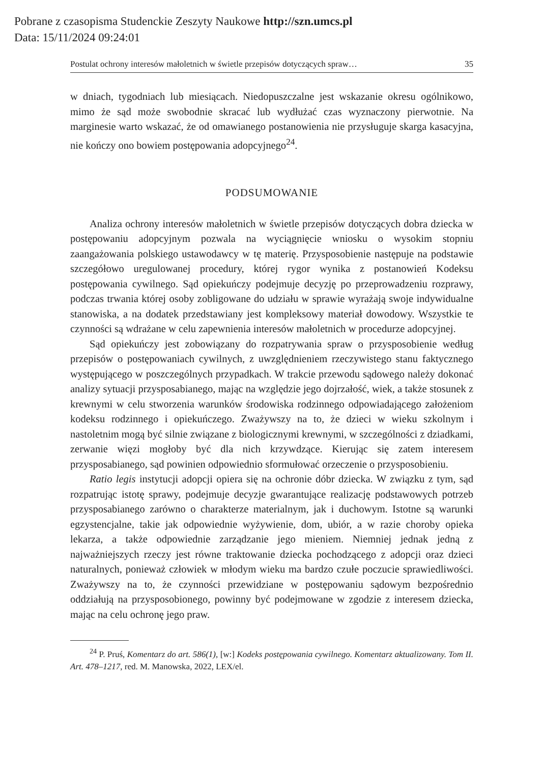Pobrane z czasopisma Studenckie Zeszyty Naukowe http://szn.umcs.pl
Data: 15/11/2024 09:24:01
Postulat ochrony interesów małoletnich w świetle przepisów dotyczących spraw… 35
w dniach, tygodniach lub miesiącach. Niedopuszczalne jest wskazanie okresu ogólnikowo, mimo że sąd może swobodnie skracać lub wydłużać czas wyznaczony pierwotnie. Na marginesie warto wskazać, że od omawianego postanowienia nie przysługuje skarga kasacyjna, nie kończy ono bowiem postępowania adopcyjnego<sup>24</sup>.
PODSUMOWANIE
Analiza ochrony interesów małoletnich w świetle przepisów dotyczących dobra dziecka w postępowaniu adopcyjnym pozwala na wyciągnięcie wniosku o wysokim stopniu zaangażowania polskiego ustawodawcy w tę materię. Przysposobienie następuje na podstawie szczegółowo uregulowanej procedury, której rygor wynika z postanowień Kodeksu postępowania cywilnego. Sąd opiekuńczy podejmuje decyzję po przeprowadzeniu rozprawy, podczas trwania której osoby zobligowane do udziału w sprawie wyrażają swoje indywidualne stanowiska, a na dodatek przedstawiany jest kompleksowy materiał dowodowy. Wszystkie te czynności są wdrażane w celu zapewnienia interesów małoletnich w procedurze adopcyjnej.
Sąd opiekuńczy jest zobowiązany do rozpatrywania spraw o przysposobienie według przepisów o postępowaniach cywilnych, z uwzględnieniem rzeczywistego stanu faktycznego występującego w poszczególnych przypadkach. W trakcie przewodu sądowego należy dokonać analizy sytuacji przysposabianego, mając na względzie jego dojrzałość, wiek, a także stosunek z krewnymi w celu stworzenia warunków środowiska rodzinnego odpowiadającego założeniom kodeksu rodzinnego i opiekuńczego. Zważywszy na to, że dzieci w wieku szkolnym i nastoletnim mogą być silnie związane z biologicznymi krewnymi, w szczególności z dziadkami, zerwanie więzi mogłoby być dla nich krzywdzące. Kierując się zatem interesem przysposabianego, sąd powinien odpowiednio sformułować orzeczenie o przysposobieniu.
Ratio legis instytucji adopcji opiera się na ochronie dóbr dziecka. W związku z tym, sąd rozpatrując istotę sprawy, podejmuje decyzje gwarantujące realizację podstawowych potrzeb przysposabianego zarówno o charakterze materialnym, jak i duchowym. Istotne są warunki egzystencjalne, takie jak odpowiednie wyżywienie, dom, ubiór, a w razie choroby opieka lekarza, a także odpowiednie zarządzanie jego mieniem. Niemniej jednak jedną z najważniejszych rzeczy jest równe traktowanie dziecka pochodzącego z adopcji oraz dzieci naturalnych, ponieważ człowiek w młodym wieku ma bardzo czułe poczucie sprawiedliwości. Zważywszy na to, że czynności przewidziane w postępowaniu sądowym bezpośrednio oddziałują na przysposobionego, powinny być podejmowane w zgodzie z interesem dziecka, mając na celu ochronę jego praw.
<sup>24</sup> P. Pruś, Komentarz do art. 586(1), [w:] Kodeks postępowania cywilnego. Komentarz aktualizowany. Tom II. Art. 478–1217, red. M. Manowska, 2022, LEX/el.